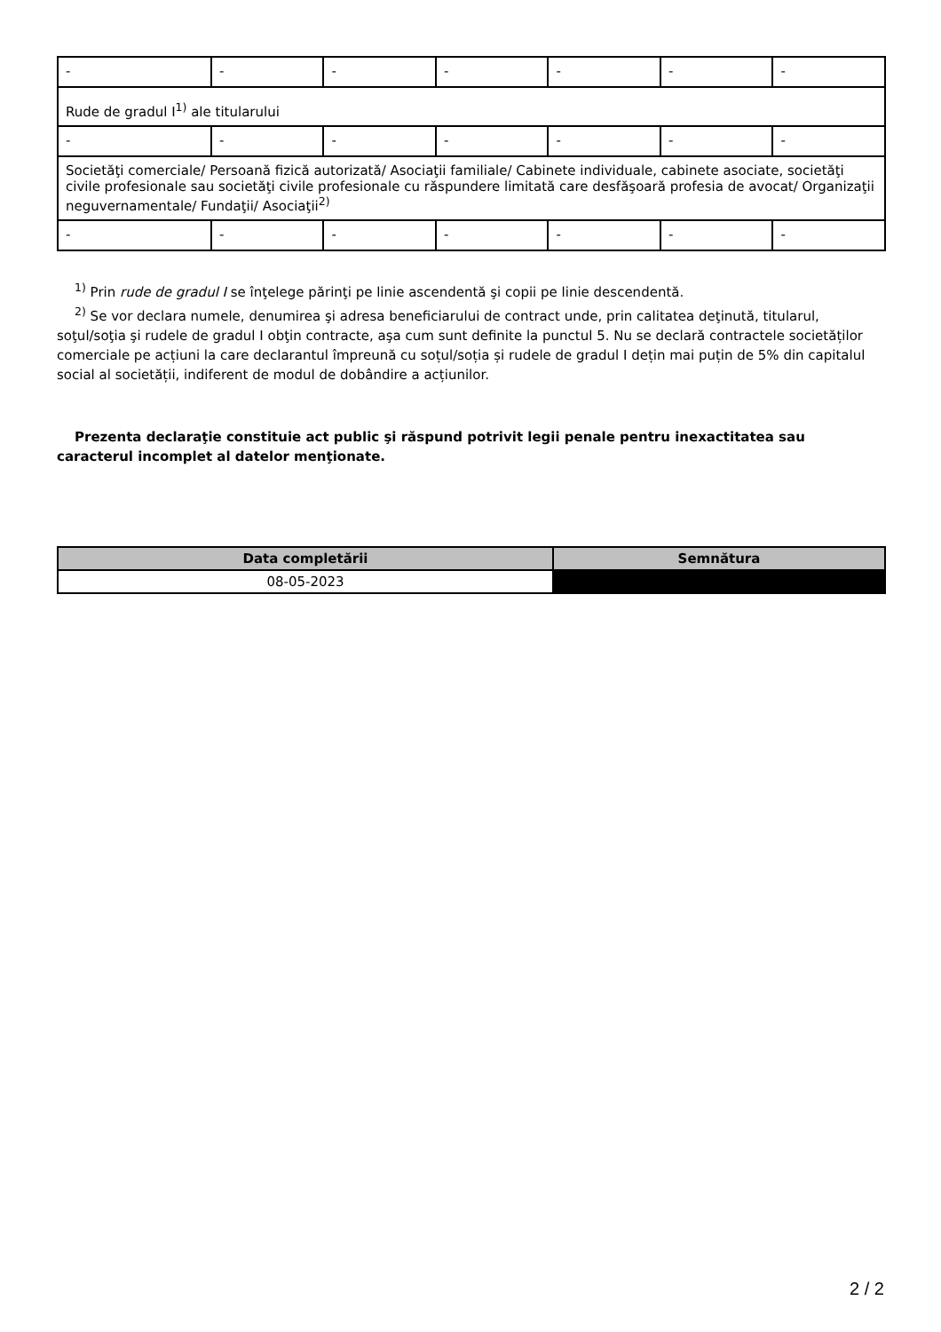| - | - | - | - | - | - | - |
| Rude de gradul I<sup>1)</sup> ale titularului | | | | | | |
| - | - | - | - | - | - | - |
| Societăţi comerciale/ Persoană fizică autorizată/ Asociaţii familiale/ Cabinete individuale, cabinete asociate, societăţi civile profesionale sau societăţi civile profesionale cu răspundere limitată care desfăşoară profesia de avocat/ Organizaţii neguvernamentale/ Fundaţii/ Asociaţii<sup>2)</sup> | | | | | | |
| - | - | - | - | - | - | - |
<sup>1)</sup> Prin rude de gradul I se înţelege părinţi pe linie ascendentă şi copii pe linie descendentă.
<sup>2)</sup> Se vor declara numele, denumirea şi adresa beneficiarului de contract unde, prin calitatea deţinută, titularul, soţul/soţia şi rudele de gradul I obţin contracte, aşa cum sunt definite la punctul 5. Nu se declară contractele societăților comerciale pe acțiuni la care declarantul împreună cu soțul/soția și rudele de gradul I dețin mai puțin de 5% din capitalul social al societății, indiferent de modul de dobândire a acțiunilor.
Prezenta declaraţie constituie act public şi răspund potrivit legii penale pentru inexactitatea sau caracterul incomplet al datelor menţionate.
| Data completării | Semnătura |
| --- | --- |
| 08-05-2023 | |
2 / 2